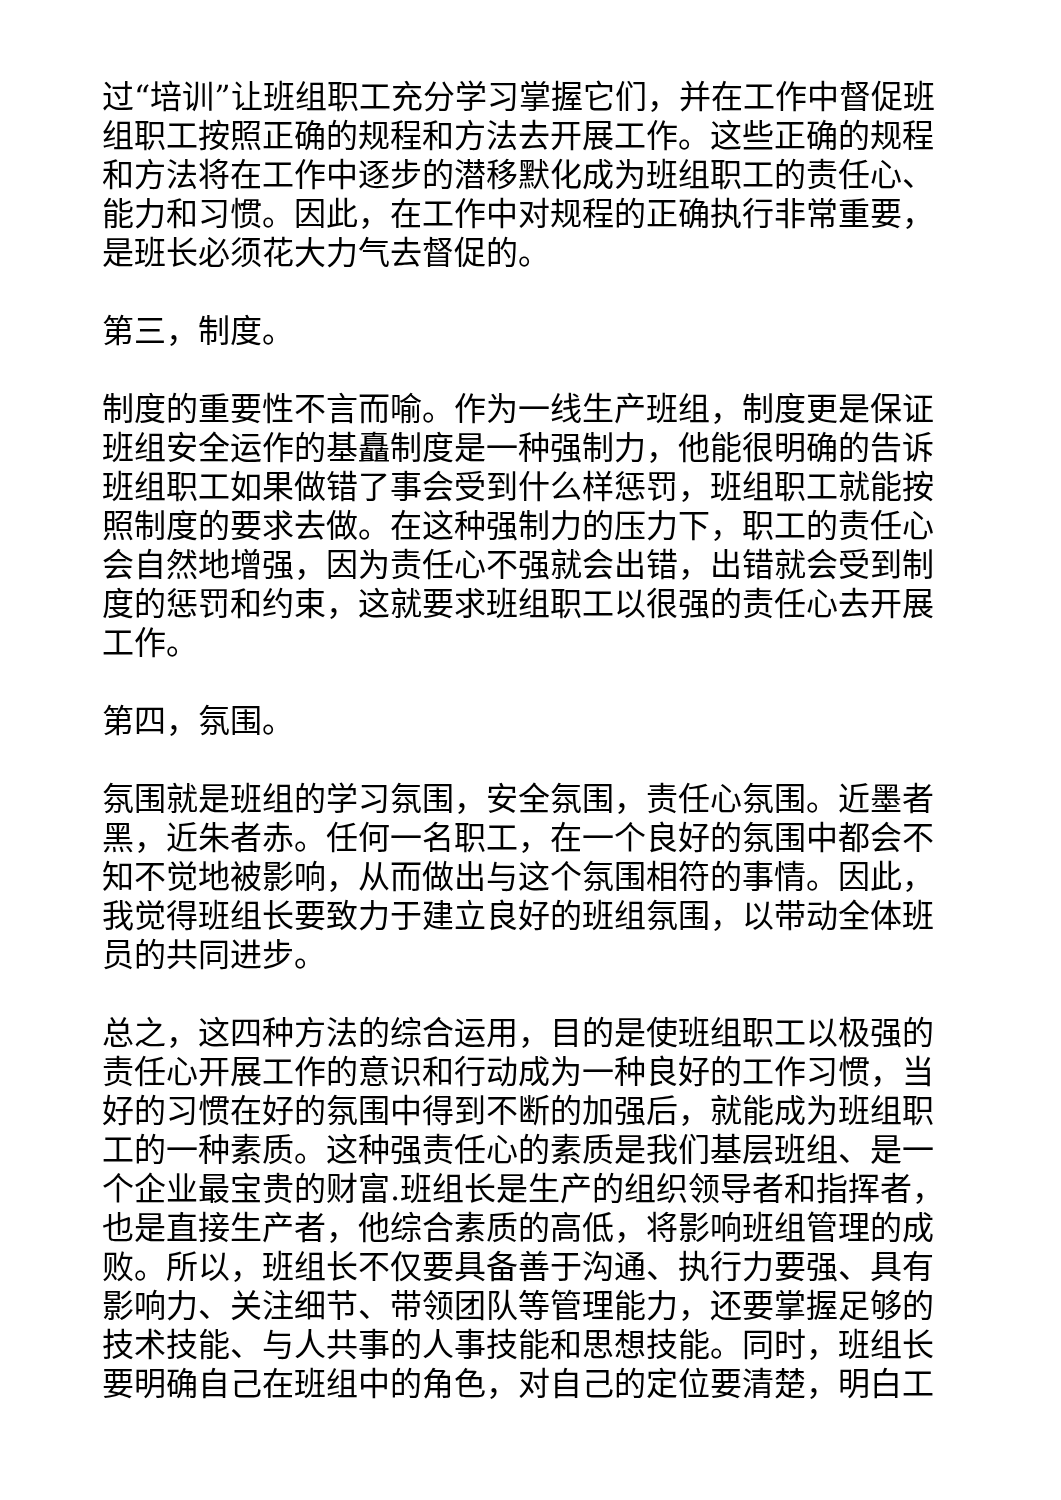过“培训”让班组职工充分学习掌握它们，并在工作中督促班组职工按照正确的规程和方法去开展工作。这些正确的规程和方法将在工作中逐步的潜移默化成为班组职工的责任心、能力和习惯。因此，在工作中对规程的正确执行非常重要，是班长必须花大力气去督促的。
第三，制度。
制度的重要性不言而喻。作为一线生产班组，制度更是保证班组安全运作的基矗制度是一种强制力，他能很明确的告诉班组职工如果做错了事会受到什么样惩罚，班组职工就能按照制度的要求去做。在这种强制力的压力下，职工的责任心会自然地增强，因为责任心不强就会出错，出错就会受到制度的惩罚和约束，这就要求班组职工以很强的责任心去开展工作。
第四，氛围。
氛围就是班组的学习氛围，安全氛围，责任心氛围。近墨者黑，近朱者赤。任何一名职工，在一个良好的氛围中都会不知不觉地被影响，从而做出与这个氛围相符的事情。因此，我觉得班组长要致力于建立良好的班组氛围，以带动全体班员的共同进步。
总之，这四种方法的综合运用，目的是使班组职工以极强的责任心开展工作的意识和行动成为一种良好的工作习惯，当好的习惯在好的氛围中得到不断的加强后，就能成为班组职工的一种素质。这种强责任心的素质是我们基层班组、是一个企业最宝贵的财富.班组长是生产的组织领导者和指挥者，也是直接生产者，他综合素质的高低，将影响班组管理的成败。所以，班组长不仅要具备善于沟通、执行力要强、具有影响力、关注细节、带领团队等管理能力，还要掌握足够的技术技能、与人共事的人事技能和思想技能。同时，班组长要明确自己在班组中的角色，对自己的定位要清楚，明白工